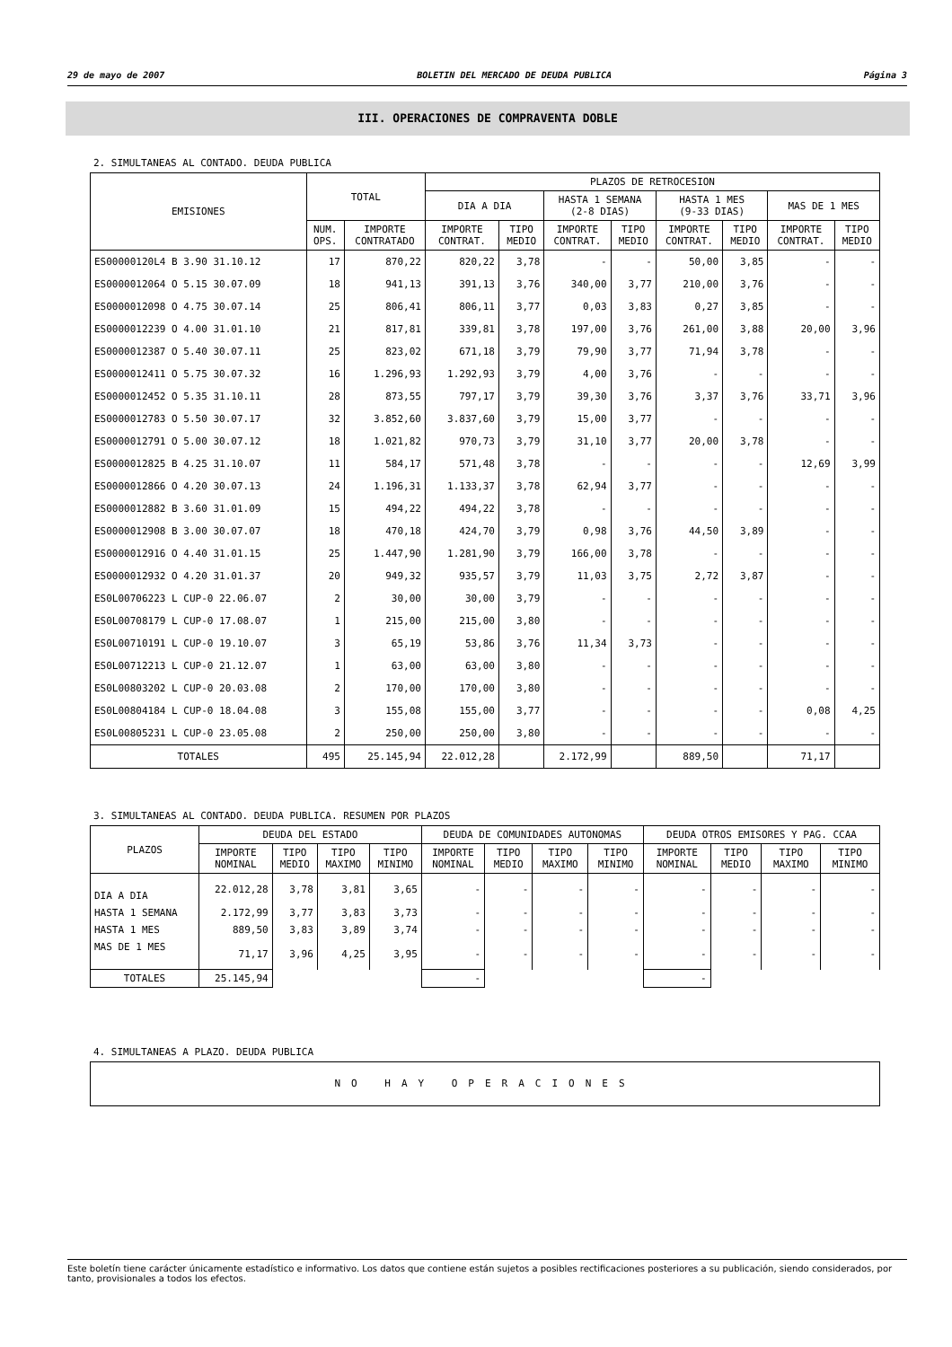29 de mayo de 2007 BOLETIN DEL MERCADO DE DEUDA PUBLICA Página 3
III. OPERACIONES DE COMPRAVENTA DOBLE
2. SIMULTANEAS AL CONTADO. DEUDA PUBLICA
| EMISIONES | TOTAL | | PLAZOS DE RETROCESION | | | | | | | |
| --- | --- | --- | --- | --- | --- | --- | --- | --- | --- | --- |
| | | | DIA A DIA | | HASTA 1 SEMANA (2-8 DIAS) | | HASTA 1 MES (9-33 DIAS) | | MAS DE 1 MES | |
| | NUM. OPS. | IMPORTE CONTRATADO | IMPORTE CONTRAT. | TIPO MEDIO | IMPORTE CONTRAT. | TIPO MEDIO | IMPORTE CONTRAT. | TIPO MEDIO | IMPORTE CONTRAT. | TIPO MEDIO |
| ES00000120L4 B 3.90 31.10.12 | 17 | 870,22 | 820,22 | 3,78 | - | - | 50,00 | 3,85 | - | - |
| ES0000012064 O 5.15 30.07.09 | 18 | 941,13 | 391,13 | 3,76 | 340,00 | 3,77 | 210,00 | 3,76 | - | - |
| ES0000012098 O 4.75 30.07.14 | 25 | 806,41 | 806,11 | 3,77 | 0,03 | 3,83 | 0,27 | 3,85 | - | - |
| ES0000012239 O 4.00 31.01.10 | 21 | 817,81 | 339,81 | 3,78 | 197,00 | 3,76 | 261,00 | 3,88 | 20,00 | 3,96 |
| ES0000012387 O 5.40 30.07.11 | 25 | 823,02 | 671,18 | 3,79 | 79,90 | 3,77 | 71,94 | 3,78 | - | - |
| ES0000012411 O 5.75 30.07.32 | 16 | 1.296,93 | 1.292,93 | 3,79 | 4,00 | 3,76 | - | - | - | - |
| ES0000012452 O 5.35 31.10.11 | 28 | 873,55 | 797,17 | 3,79 | 39,30 | 3,76 | 3,37 | 3,76 | 33,71 | 3,96 |
| ES0000012783 O 5.50 30.07.17 | 32 | 3.852,60 | 3.837,60 | 3,79 | 15,00 | 3,77 | - | - | - | - |
| ES0000012791 O 5.00 30.07.12 | 18 | 1.021,82 | 970,73 | 3,79 | 31,10 | 3,77 | 20,00 | 3,78 | - | - |
| ES0000012825 B 4.25 31.10.07 | 11 | 584,17 | 571,48 | 3,78 | - | - | - | - | 12,69 | 3,99 |
| ES0000012866 O 4.20 30.07.13 | 24 | 1.196,31 | 1.133,37 | 3,78 | 62,94 | 3,77 | - | - | - | - |
| ES0000012882 B 3.60 31.01.09 | 15 | 494,22 | 494,22 | 3,78 | - | - | - | - | - | - |
| ES0000012908 B 3.00 30.07.07 | 18 | 470,18 | 424,70 | 3,79 | 0,98 | 3,76 | 44,50 | 3,89 | - | - |
| ES0000012916 O 4.40 31.01.15 | 25 | 1.447,90 | 1.281,90 | 3,79 | 166,00 | 3,78 | - | - | - | - |
| ES0000012932 O 4.20 31.01.37 | 20 | 949,32 | 935,57 | 3,79 | 11,03 | 3,75 | 2,72 | 3,87 | - | - |
| ES0L00706223 L CUP-0 22.06.07 | 2 | 30,00 | 30,00 | 3,79 | - | - | - | - | - | - |
| ES0L00708179 L CUP-0 17.08.07 | 1 | 215,00 | 215,00 | 3,80 | - | - | - | - | - | - |
| ES0L00710191 L CUP-0 19.10.07 | 3 | 65,19 | 53,86 | 3,76 | 11,34 | 3,73 | - | - | - | - |
| ES0L00712213 L CUP-0 21.12.07 | 1 | 63,00 | 63,00 | 3,80 | - | - | - | - | - | - |
| ES0L00803202 L CUP-0 20.03.08 | 2 | 170,00 | 170,00 | 3,80 | - | - | - | - | - | - |
| ES0L00804184 L CUP-0 18.04.08 | 3 | 155,08 | 155,00 | 3,77 | - | - | - | - | 0,08 | 4,25 |
| ES0L00805231 L CUP-0 23.05.08 | 2 | 250,00 | 250,00 | 3,80 | - | - | - | - | - | - |
| TOTALES | 495 | 25.145,94 | 22.012,28 | | 2.172,99 | | 889,50 | | 71,17 | |
3. SIMULTANEAS AL CONTADO. DEUDA PUBLICA. RESUMEN POR PLAZOS
| PLAZOS | DEUDA DEL ESTADO | | | | DEUDA DE COMUNIDADES AUTONOMAS | | | | DEUDA OTROS EMISORES Y PAG. CCAA | | | |
| --- | --- | --- | --- | --- | --- | --- | --- | --- | --- | --- | --- | --- |
| | IMPORTE NOMINAL | TIPO MEDIO | TIPO MAXIMO | TIPO MINIMO | IMPORTE NOMINAL | TIPO MEDIO | TIPO MAXIMO | TIPO MINIMO | IMPORTE NOMINAL | TIPO MEDIO | TIPO MAXIMO | TIPO MINIMO |
| DIA A DIA | 22.012,28 | 3,78 | 3,81 | 3,65 | - | - | - | - | - | - | - | - |
| HASTA 1 SEMANA | 2.172,99 | 3,77 | 3,83 | 3,73 | - | - | - | - | - | - | - | - |
| HASTA 1 MES | 889,50 | 3,83 | 3,89 | 3,74 | - | - | - | - | - | - | - | - |
| MAS DE 1 MES | 71,17 | 3,96 | 4,25 | 3,95 | - | - | - | - | - | - | - | - |
| TOTALES | 25.145,94 | | | | - | | | | - | | | |
4. SIMULTANEAS A PLAZO. DEUDA PUBLICA
NO HAY OPERACIONES
Este boletín tiene carácter únicamente estadístico e informativo. Los datos que contiene están sujetos a posibles rectificaciones posteriores a su publicación, siendo considerados, por tanto, provisionales a todos los efectos.